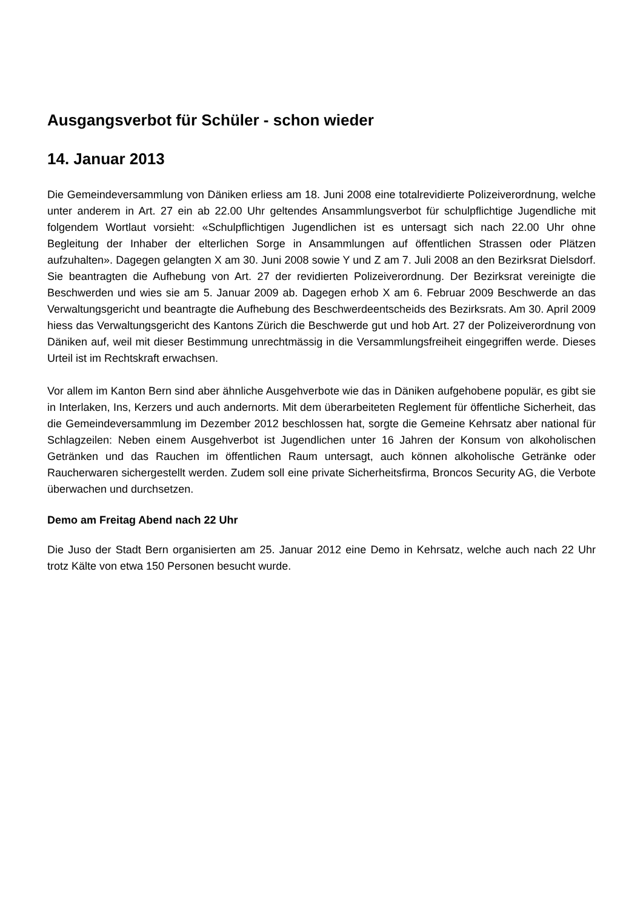Ausgangsverbot für Schüler - schon wieder
14. Januar 2013
Die Gemeindeversammlung von Däniken erliess am 18. Juni 2008 eine totalrevidierte Polizeiverordnung, welche unter anderem in Art. 27 ein ab 22.00 Uhr geltendes Ansammlungsverbot für schulpflichtige Jugendliche mit folgendem Wortlaut vorsieht: «Schulpflichtigen Jugendlichen ist es untersagt sich nach 22.00 Uhr ohne Begleitung der Inhaber der elterlichen Sorge in Ansammlungen auf öffentlichen Strassen oder Plätzen aufzuhalten». Dagegen gelangten X am 30. Juni 2008 sowie Y und Z am 7. Juli 2008 an den Bezirksrat Dielsdorf. Sie beantragten die Aufhebung von Art. 27 der revidierten Polizeiverordnung. Der Bezirksrat vereinigte die Beschwerden und wies sie am 5. Januar 2009 ab. Dagegen erhob X am 6. Februar 2009 Beschwerde an das Verwaltungsgericht und beantragte die Aufhebung des Beschwerdeentscheids des Bezirksrats. Am 30. April 2009 hiess das Verwaltungsgericht des Kantons Zürich die Beschwerde gut und hob Art. 27 der Polizeiverordnung von Däniken auf, weil mit dieser Bestimmung unrechtmässig in die Versammlungsfreiheit eingegriffen werde. Dieses Urteil ist im Rechtskraft erwachsen.
Vor allem im Kanton Bern sind aber ähnliche Ausgehverbote wie das in Däniken aufgehobene populär, es gibt sie in Interlaken, Ins, Kerzers und auch andernorts. Mit dem überarbeiteten Reglement für öffentliche Sicherheit, das die Gemeindeversammlung im Dezember 2012 beschlossen hat, sorgte die Gemeine Kehrsatz aber national für Schlagzeilen: Neben einem Ausgehverbot ist Jugendlichen unter 16 Jahren der Konsum von alkoholischen Getränken und das Rauchen im öffentlichen Raum untersagt, auch können alkoholische Getränke oder Raucherwaren sichergestellt werden. Zudem soll eine private Sicherheitsfirma, Broncos Security AG, die Verbote überwachen und durchsetzen.
Demo am Freitag Abend nach 22 Uhr
Die Juso der Stadt Bern organisierten am 25. Januar 2012 eine Demo in Kehrsatz, welche auch nach 22 Uhr trotz Kälte von etwa 150 Personen besucht wurde.